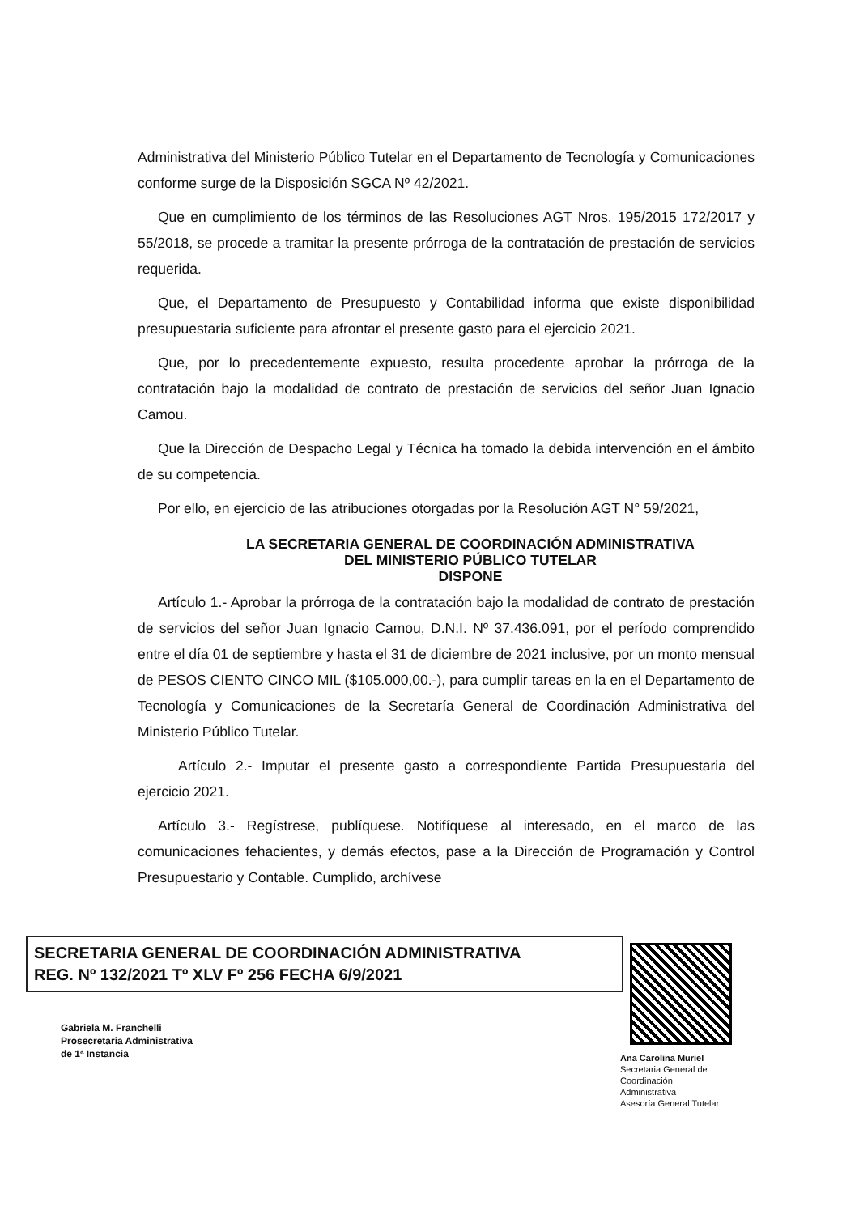Administrativa del Ministerio Público Tutelar en el Departamento de Tecnología y Comunicaciones conforme surge de la Disposición SGCA Nº 42/2021.
Que en cumplimiento de los términos de las Resoluciones AGT Nros. 195/2015 172/2017 y 55/2018, se procede a tramitar la presente prórroga de la contratación de prestación de servicios requerida.
Que, el Departamento de Presupuesto y Contabilidad informa que existe disponibilidad presupuestaria suficiente para afrontar el presente gasto para el ejercicio 2021.
Que, por lo precedentemente expuesto, resulta procedente aprobar la prórroga de la contratación bajo la modalidad de contrato de prestación de servicios del señor Juan Ignacio Camou.
Que la Dirección de Despacho Legal y Técnica ha tomado la debida intervención en el ámbito de su competencia.
Por ello, en ejercicio de las atribuciones otorgadas por la Resolución AGT N° 59/2021,
LA SECRETARIA GENERAL DE COORDINACIÓN ADMINISTRATIVA
DEL MINISTERIO PÚBLICO TUTELAR
DISPONE
Artículo 1.- Aprobar la prórroga de la contratación bajo la modalidad de contrato de prestación de servicios del señor Juan Ignacio Camou, D.N.I. Nº 37.436.091, por el período comprendido entre el día 01 de septiembre y hasta el 31 de diciembre de 2021 inclusive, por un monto mensual de PESOS CIENTO CINCO MIL ($105.000,00.-), para cumplir tareas en la en el Departamento de Tecnología y Comunicaciones de la Secretaría General de Coordinación Administrativa del Ministerio Público Tutelar.
Artículo 2.- Imputar el presente gasto a correspondiente Partida Presupuestaria del ejercicio 2021.
Artículo 3.- Regístrese, publíquese. Notifíquese al interesado, en el marco de las comunicaciones fehacientes, y demás efectos, pase a la Dirección de Programación y Control Presupuestario y Contable. Cumplido, archívese
SECRETARIA GENERAL DE COORDINACIÓN ADMINISTRATIVA
REG. Nº 132/2021 Tº XLV Fº 256 FECHA 6/9/2021
Gabriela M. Franchelli
Prosecretaria Administrativa
de 1ª Instancia
Ana Carolina Muriel
Secretaria General de
Coordinación
Administrativa
Asesoría General Tutelar